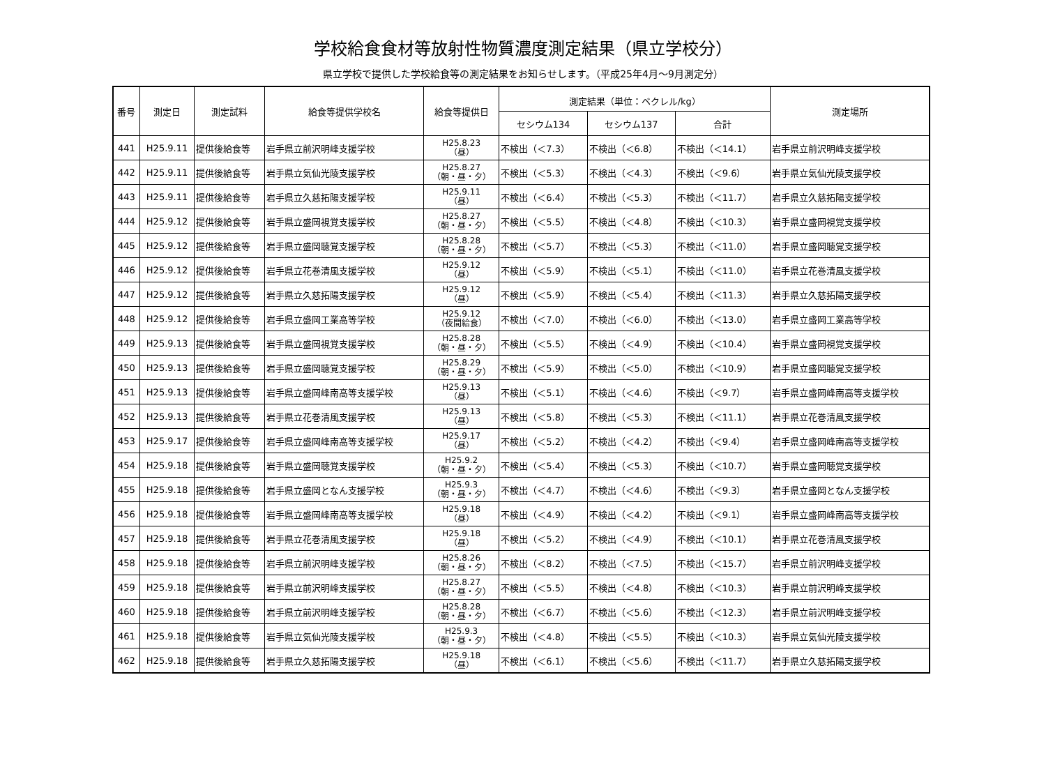学校給食食材等放射性物質濃度測定結果（県立学校分）
県立学校で提供した学校給食等の測定結果をお知らせします。（平成25年4月～9月測定分）
| 番号 | 測定日 | 測定試料 | 給食等提供学校名 | 給食等提供日 | 測定結果（単位：ベクレル/kg） | | | 測定場所 |
| --- | --- | --- | --- | --- | --- | --- | --- | --- |
| | | | | | セシウム134 | セシウム137 | 合計 | |
| 441 | H25.9.11 | 提供後給食等 | 岩手県立前沢明峰支援学校 | H25.8.23 （昼） | 不検出（＜7.3） | 不検出（＜6.8） | 不検出（＜14.1） | 岩手県立前沢明峰支援学校 |
| 442 | H25.9.11 | 提供後給食等 | 岩手県立気仙光陵支援学校 | H25.8.27 （朝・昼・夕） | 不検出（＜5.3） | 不検出（＜4.3） | 不検出（＜9.6） | 岩手県立気仙光陵支援学校 |
| 443 | H25.9.11 | 提供後給食等 | 岩手県立久慈拓陽支援学校 | H25.9.11 （昼） | 不検出（＜6.4） | 不検出（＜5.3） | 不検出（＜11.7） | 岩手県立久慈拓陽支援学校 |
| 444 | H25.9.12 | 提供後給食等 | 岩手県立盛岡視覚支援学校 | H25.8.27 （朝・昼・夕） | 不検出（＜5.5） | 不検出（＜4.8） | 不検出（＜10.3） | 岩手県立盛岡視覚支援学校 |
| 445 | H25.9.12 | 提供後給食等 | 岩手県立盛岡聴覚支援学校 | H25.8.28 （朝・昼・夕） | 不検出（＜5.7） | 不検出（＜5.3） | 不検出（＜11.0） | 岩手県立盛岡聴覚支援学校 |
| 446 | H25.9.12 | 提供後給食等 | 岩手県立花巻清風支援学校 | H25.9.12 （昼） | 不検出（＜5.9） | 不検出（＜5.1） | 不検出（＜11.0） | 岩手県立花巻清風支援学校 |
| 447 | H25.9.12 | 提供後給食等 | 岩手県立久慈拓陽支援学校 | H25.9.12 （昼） | 不検出（＜5.9） | 不検出（＜5.4） | 不検出（＜11.3） | 岩手県立久慈拓陽支援学校 |
| 448 | H25.9.12 | 提供後給食等 | 岩手県立盛岡工業高等学校 | H25.9.12 （夜間給食） | 不検出（＜7.0） | 不検出（＜6.0） | 不検出（＜13.0） | 岩手県立盛岡工業高等学校 |
| 449 | H25.9.13 | 提供後給食等 | 岩手県立盛岡視覚支援学校 | H25.8.28 （朝・昼・夕） | 不検出（＜5.5） | 不検出（＜4.9） | 不検出（＜10.4） | 岩手県立盛岡視覚支援学校 |
| 450 | H25.9.13 | 提供後給食等 | 岩手県立盛岡聴覚支援学校 | H25.8.29 （朝・昼・夕） | 不検出（＜5.9） | 不検出（＜5.0） | 不検出（＜10.9） | 岩手県立盛岡聴覚支援学校 |
| 451 | H25.9.13 | 提供後給食等 | 岩手県立盛岡峰南高等支援学校 | H25.9.13 （昼） | 不検出（＜5.1） | 不検出（＜4.6） | 不検出（＜9.7） | 岩手県立盛岡峰南高等支援学校 |
| 452 | H25.9.13 | 提供後給食等 | 岩手県立花巻清風支援学校 | H25.9.13 （昼） | 不検出（＜5.8） | 不検出（＜5.3） | 不検出（＜11.1） | 岩手県立花巻清風支援学校 |
| 453 | H25.9.17 | 提供後給食等 | 岩手県立盛岡峰南高等支援学校 | H25.9.17 （昼） | 不検出（＜5.2） | 不検出（＜4.2） | 不検出（＜9.4） | 岩手県立盛岡峰南高等支援学校 |
| 454 | H25.9.18 | 提供後給食等 | 岩手県立盛岡聴覚支援学校 | H25.9.2 （朝・昼・夕） | 不検出（＜5.4） | 不検出（＜5.3） | 不検出（＜10.7） | 岩手県立盛岡聴覚支援学校 |
| 455 | H25.9.18 | 提供後給食等 | 岩手県立盛岡となん支援学校 | H25.9.3 （朝・昼・夕） | 不検出（＜4.7） | 不検出（＜4.6） | 不検出（＜9.3） | 岩手県立盛岡となん支援学校 |
| 456 | H25.9.18 | 提供後給食等 | 岩手県立盛岡峰南高等支援学校 | H25.9.18 （昼） | 不検出（＜4.9） | 不検出（＜4.2） | 不検出（＜9.1） | 岩手県立盛岡峰南高等支援学校 |
| 457 | H25.9.18 | 提供後給食等 | 岩手県立花巻清風支援学校 | H25.9.18 （昼） | 不検出（＜5.2） | 不検出（＜4.9） | 不検出（＜10.1） | 岩手県立花巻清風支援学校 |
| 458 | H25.9.18 | 提供後給食等 | 岩手県立前沢明峰支援学校 | H25.8.26 （朝・昼・夕） | 不検出（＜8.2） | 不検出（＜7.5） | 不検出（＜15.7） | 岩手県立前沢明峰支援学校 |
| 459 | H25.9.18 | 提供後給食等 | 岩手県立前沢明峰支援学校 | H25.8.27 （朝・昼・夕） | 不検出（＜5.5） | 不検出（＜4.8） | 不検出（＜10.3） | 岩手県立前沢明峰支援学校 |
| 460 | H25.9.18 | 提供後給食等 | 岩手県立前沢明峰支援学校 | H25.8.28 （朝・昼・夕） | 不検出（＜6.7） | 不検出（＜5.6） | 不検出（＜12.3） | 岩手県立前沢明峰支援学校 |
| 461 | H25.9.18 | 提供後給食等 | 岩手県立気仙光陵支援学校 | H25.9.3 （朝・昼・夕） | 不検出（＜4.8） | 不検出（＜5.5） | 不検出（＜10.3） | 岩手県立気仙光陵支援学校 |
| 462 | H25.9.18 | 提供後給食等 | 岩手県立久慈拓陽支援学校 | H25.9.18 （昼） | 不検出（＜6.1） | 不検出（＜5.6） | 不検出（＜11.7） | 岩手県立久慈拓陽支援学校 |